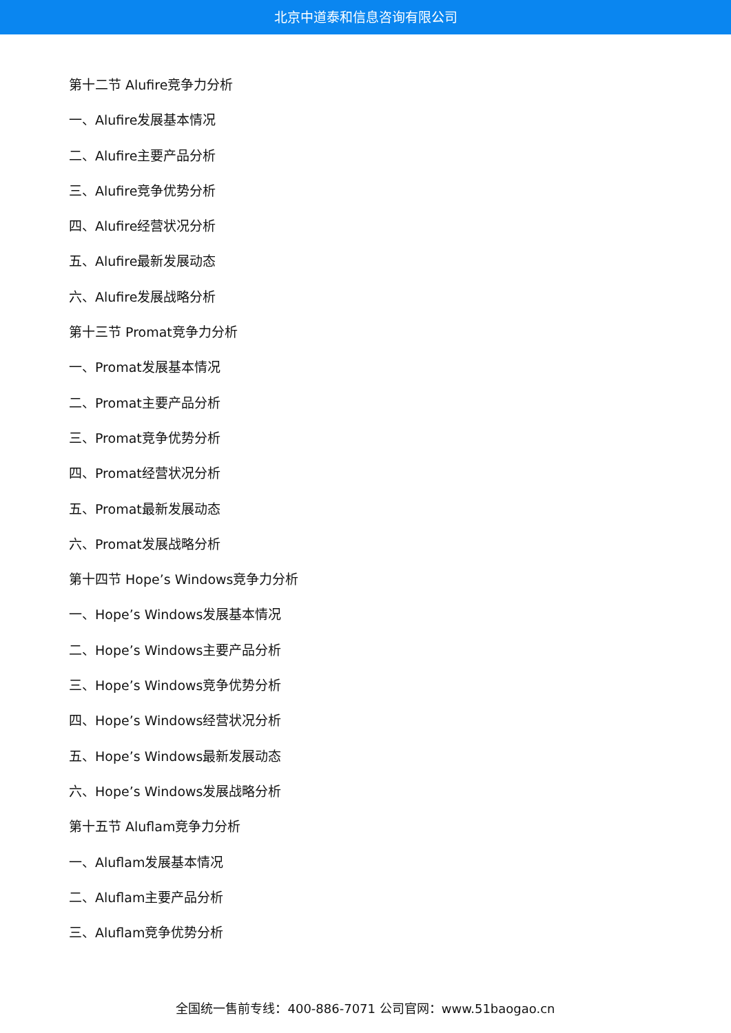北京中道泰和信息咨询有限公司
第十二节 Alufire竞争力分析
一、Alufire发展基本情况
二、Alufire主要产品分析
三、Alufire竞争优势分析
四、Alufire经营状况分析
五、Alufire最新发展动态
六、Alufire发展战略分析
第十三节 Promat竞争力分析
一、Promat发展基本情况
二、Promat主要产品分析
三、Promat竞争优势分析
四、Promat经营状况分析
五、Promat最新发展动态
六、Promat发展战略分析
第十四节 Hope’s Windows竞争力分析
一、Hope’s Windows发展基本情况
二、Hope’s Windows主要产品分析
三、Hope’s Windows竞争优势分析
四、Hope’s Windows经营状况分析
五、Hope’s Windows最新发展动态
六、Hope’s Windows发展战略分析
第十五节 Aluflam竞争力分析
一、Aluflam发展基本情况
二、Aluflam主要产品分析
三、Aluflam竞争优势分析
全国统一售前专线：400-886-7071 公司官网：www.51baogao.cn